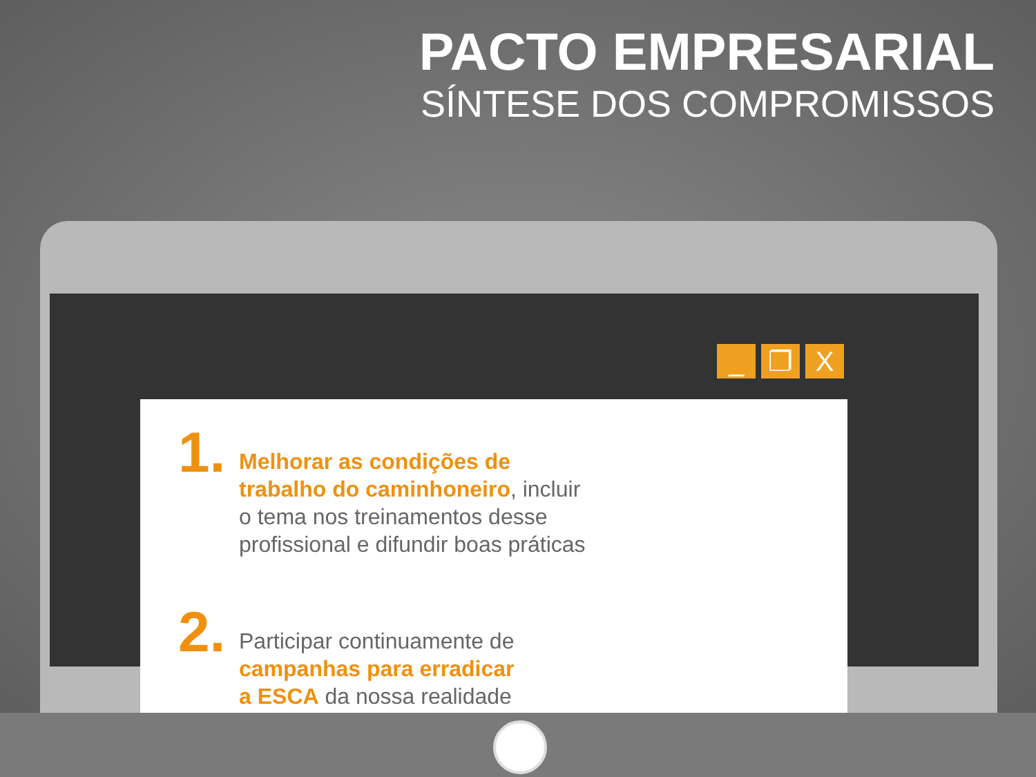PACTO EMPRESARIAL
SÍNTESE DOS COMPROMISSOS
_ ❐ X
1.
Melhorar as condições de
trabalho do caminhoneiro, incluir
o tema nos treinamentos desse
profissional e difundir boas práticas
2.
Participar continuamente de
campanhas para erradicar
a ESCA da nossa realidade